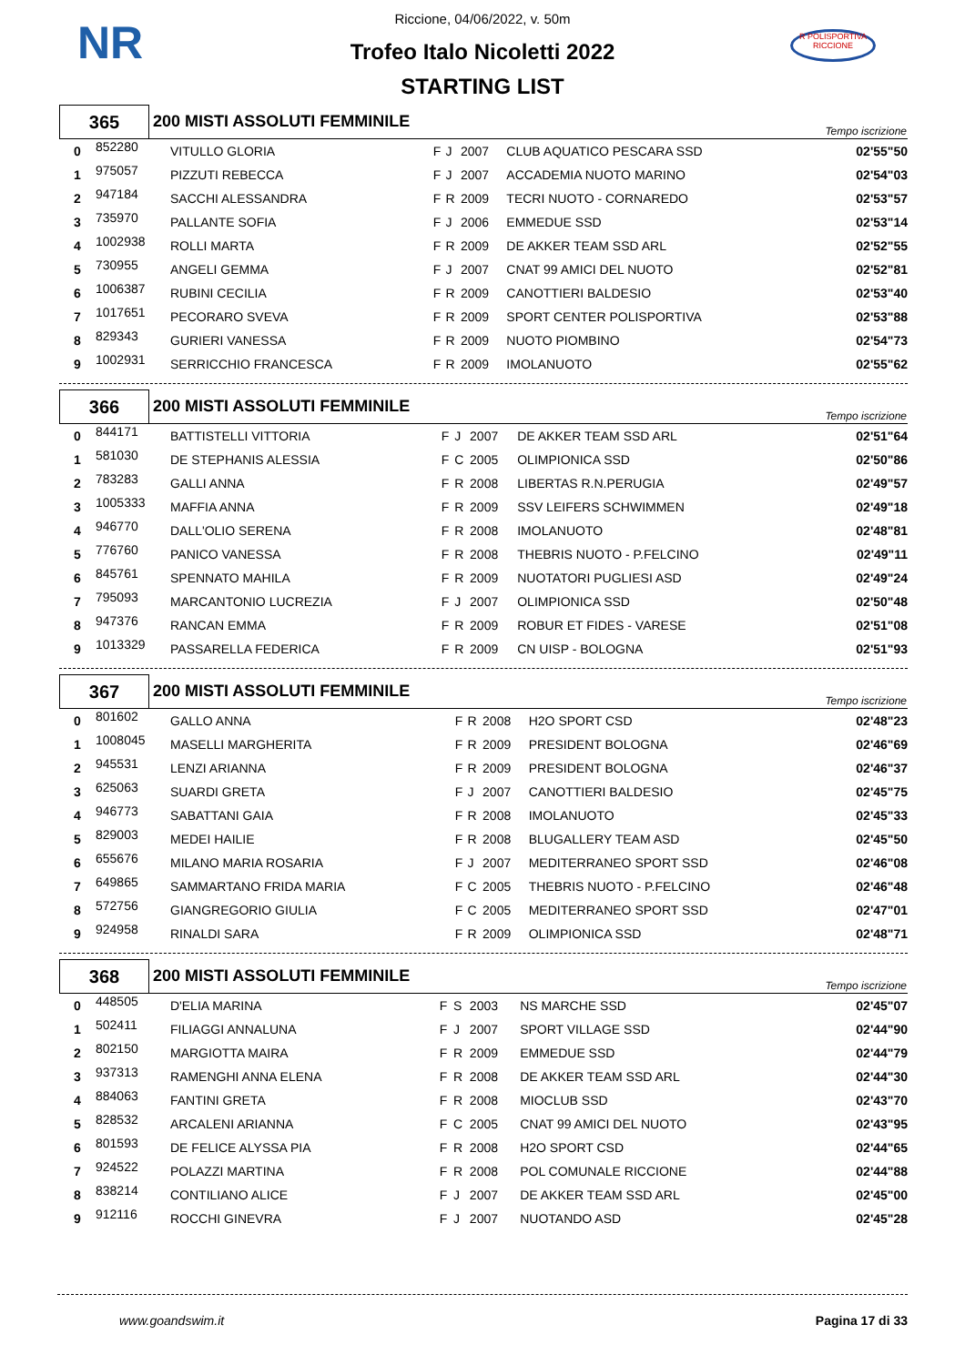NR
R POLISPORTIVA RICCIONE
Riccione, 04/06/2022, v. 50m
Trofeo Italo Nicoletti 2022
STARTING LIST
| 365 | 200 MISTI ASSOLUTI FEMMINILE | Tempo iscrizione |
| 0 | 852280 | VITULLO GLORIA | F | J | 2007 | CLUB AQUATICO PESCARA SSD | 02'55"50 |
| 1 | 975057 | PIZZUTI REBECCA | F | J | 2007 | ACCADEMIA NUOTO MARINO | 02'54"03 |
| 2 | 947184 | SACCHI ALESSANDRA | F | R | 2009 | TECRI NUOTO - CORNAREDO | 02'53"57 |
| 3 | 735970 | PALLANTE SOFIA | F | J | 2006 | EMMEDUE SSD | 02'53"14 |
| 4 | 1002938 | ROLLI MARTA | F | R | 2009 | DE AKKER TEAM SSD ARL | 02'52"55 |
| 5 | 730955 | ANGELI GEMMA | F | J | 2007 | CNAT 99 AMICI DEL NUOTO | 02'52"81 |
| 6 | 1006387 | RUBINI CECILIA | F | R | 2009 | CANOTTIERI BALDESIO | 02'53"40 |
| 7 | 1017651 | PECORARO SVEVA | F | R | 2009 | SPORT CENTER POLISPORTIVA | 02'53"88 |
| 8 | 829343 | GURIERI VANESSA | F | R | 2009 | NUOTO PIOMBINO | 02'54"73 |
| 9 | 1002931 | SERRICCHIO FRANCESCA | F | R | 2009 | IMOLANUOTO | 02'55"62 |
| 366 | 200 MISTI ASSOLUTI FEMMINILE | Tempo iscrizione |
| 0 | 844171 | BATTISTELLI VITTORIA | F | J | 2007 | DE AKKER TEAM SSD ARL | 02'51"64 |
| 1 | 581030 | DE STEPHANIS ALESSIA | F | C | 2005 | OLIMPIONICA SSD | 02'50"86 |
| 2 | 783283 | GALLI ANNA | F | R | 2008 | LIBERTAS R.N.PERUGIA | 02'49"57 |
| 3 | 1005333 | MAFFIA ANNA | F | R | 2009 | SSV LEIFERS SCHWIMMEN | 02'49"18 |
| 4 | 946770 | DALL'OLIO SERENA | F | R | 2008 | IMOLANUOTO | 02'48"81 |
| 5 | 776760 | PANICO VANESSA | F | R | 2008 | THEBRIS NUOTO - P.FELCINO | 02'49"11 |
| 6 | 845761 | SPENNATO MAHILA | F | R | 2009 | NUOTATORI PUGLIESI ASD | 02'49"24 |
| 7 | 795093 | MARCANTONIO LUCREZIA | F | J | 2007 | OLIMPIONICA SSD | 02'50"48 |
| 8 | 947376 | RANCAN EMMA | F | R | 2009 | ROBUR ET FIDES - VARESE | 02'51"08 |
| 9 | 1013329 | PASSARELLA FEDERICA | F | R | 2009 | CN UISP - BOLOGNA | 02'51"93 |
| 367 | 200 MISTI ASSOLUTI FEMMINILE | Tempo iscrizione |
| 0 | 801602 | GALLO ANNA | F | R | 2008 | H2O SPORT CSD | 02'48"23 |
| 1 | 1008045 | MASELLI MARGHERITA | F | R | 2009 | PRESIDENT BOLOGNA | 02'46"69 |
| 2 | 945531 | LENZI ARIANNA | F | R | 2009 | PRESIDENT BOLOGNA | 02'46"37 |
| 3 | 625063 | SUARDI GRETA | F | J | 2007 | CANOTTIERI BALDESIO | 02'45"75 |
| 4 | 946773 | SABATTANI GAIA | F | R | 2008 | IMOLANUOTO | 02'45"33 |
| 5 | 829003 | MEDEI HAILIE | F | R | 2008 | BLUGALLERY TEAM ASD | 02'45"50 |
| 6 | 655676 | MILANO MARIA ROSARIA | F | J | 2007 | MEDITERRANEO SPORT SSD | 02'46"08 |
| 7 | 649865 | SAMMARTANO FRIDA MARIA | F | C | 2005 | THEBRIS NUOTO - P.FELCINO | 02'46"48 |
| 8 | 572756 | GIANGREGORIO GIULIA | F | C | 2005 | MEDITERRANEO SPORT SSD | 02'47"01 |
| 9 | 924958 | RINALDI SARA | F | R | 2009 | OLIMPIONICA SSD | 02'48"71 |
| 368 | 200 MISTI ASSOLUTI FEMMINILE | Tempo iscrizione |
| 0 | 448505 | D'ELIA MARINA | F | S | 2003 | NS MARCHE SSD | 02'45"07 |
| 1 | 502411 | FILIAGGI ANNALUNA | F | J | 2007 | SPORT VILLAGE SSD | 02'44"90 |
| 2 | 802150 | MARGIOTTA MAIRA | F | R | 2009 | EMMEDUE SSD | 02'44"79 |
| 3 | 937313 | RAMENGHI ANNA ELENA | F | R | 2008 | DE AKKER TEAM SSD ARL | 02'44"30 |
| 4 | 884063 | FANTINI GRETA | F | R | 2008 | MIOCLUB SSD | 02'43"70 |
| 5 | 828532 | ARCALENI ARIANNA | F | C | 2005 | CNAT 99 AMICI DEL NUOTO | 02'43"95 |
| 6 | 801593 | DE FELICE ALYSSA PIA | F | R | 2008 | H2O SPORT CSD | 02'44"65 |
| 7 | 924522 | POLAZZI MARTINA | F | R | 2008 | POL COMUNALE RICCIONE | 02'44"88 |
| 8 | 838214 | CONTILIANO ALICE | F | J | 2007 | DE AKKER TEAM SSD ARL | 02'45"00 |
| 9 | 912116 | ROCCHI GINEVRA | F | J | 2007 | NUOTANDO ASD | 02'45"28 |
www.goandswim.it Pagina 17 di 33